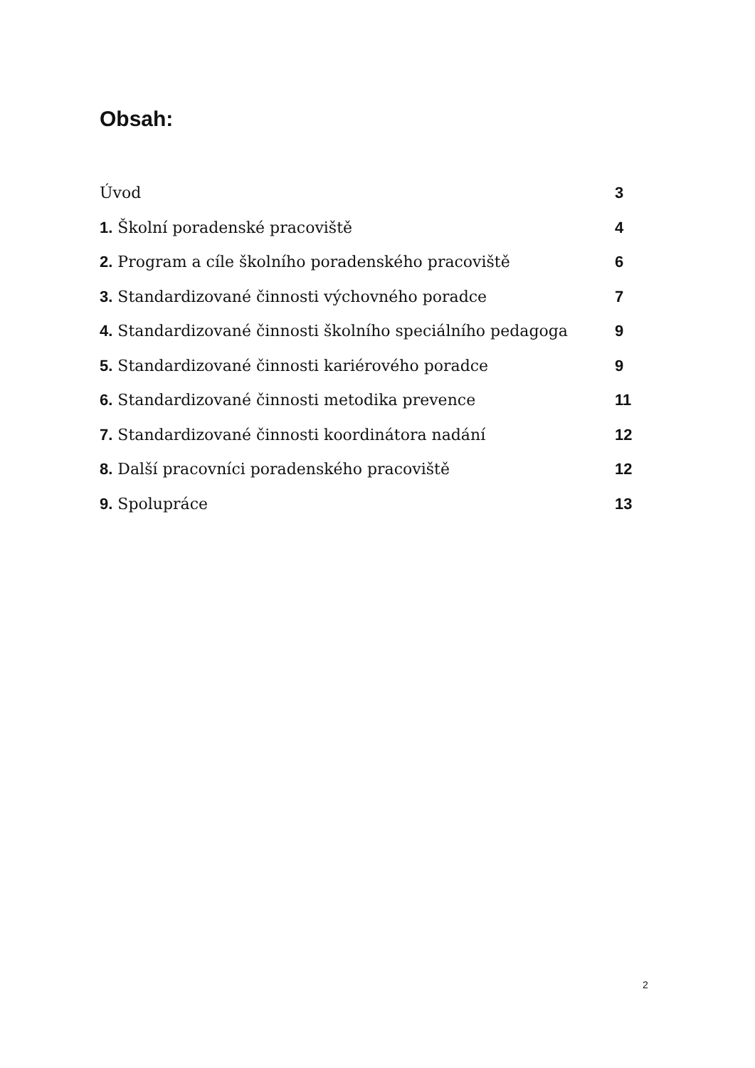Obsah:
Úvod 3
1. Školní poradenské pracoviště 4
2. Program a cíle školního poradenského pracoviště 6
3. Standardizované činnosti výchovného poradce 7
4. Standardizované činnosti školního speciálního pedagoga 9
5. Standardizované činnosti kariérového poradce 9
6. Standardizované činnosti metodika prevence 11
7. Standardizované činnosti koordinátora nadání 12
8. Další pracovníci poradenského pracoviště 12
9. Spolupráce 13
2